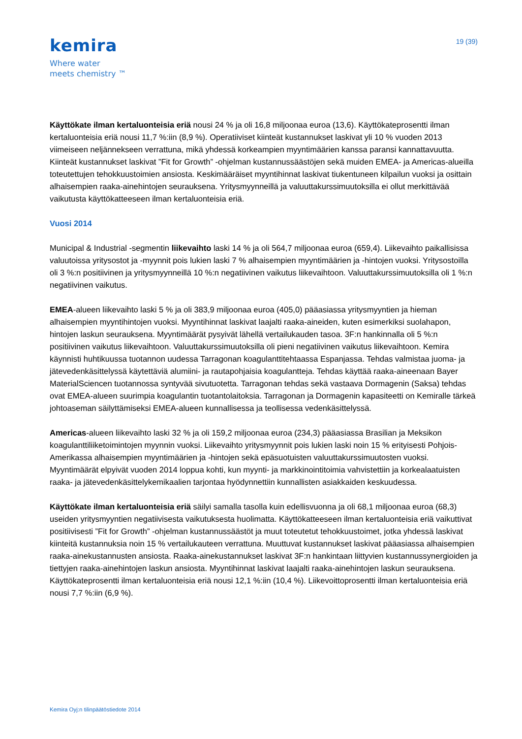kemira
Where water
meets chemistry ™
19 (39)
Käyttökate ilman kertaluonteisia eriä nousi 24 % ja oli 16,8 miljoonaa euroa (13,6). Käyttökateprosentti ilman kertaluonteisia eriä nousi 11,7 %:iin (8,9 %). Operatiiviset kiinteät kustannukset laskivat yli 10 % vuoden 2013 viimeiseen neljännekseen verrattuna, mikä yhdessä korkeampien myyntimäärien kanssa paransi kannattavuutta. Kiinteät kustannukset laskivat ”Fit for Growth” -ohjelman kustannussäästöjen sekä muiden EMEA- ja Americas-alueilla toteutettujen tehokkuustoimien ansiosta. Keskimääräiset myyntihinnat laskivat tiukentuneen kilpailun vuoksi ja osittain alhaisempien raaka-ainehintojen seurauksena. Yritysmyynneillä ja valuuttakurssimuutoksilla ei ollut merkittävää vaikutusta käyttökatteeseen ilman kertaluonteisia eriä.
Vuosi 2014
Municipal & Industrial -segmentin liikevaihto laski 14 % ja oli 564,7 miljoonaa euroa (659,4). Liikevaihto paikallisissa valuutoissa yritysostot ja -myynnit pois lukien laski 7 % alhaisempien myyntimäärien ja -hintojen vuoksi. Yritysostoilla oli 3 %:n positiivinen ja yritysmyynneillä 10 %:n negatiivinen vaikutus liikevaihtoon. Valuuttakurssimuutoksilla oli 1 %:n negatiivinen vaikutus.
EMEA-alueen liikevaihto laski 5 % ja oli 383,9 miljoonaa euroa (405,0) pääasiassa yritysmyyntien ja hieman alhaisempien myyntihintojen vuoksi. Myyntihinnat laskivat laajalti raaka-aineiden, kuten esimerkiksi suolahapon, hintojen laskun seurauksena. Myyntimäärät pysyivät lähellä vertailukauden tasoa. 3F:n hankinnalla oli 5 %:n positiivinen vaikutus liikevaihtoon. Valuuttakurssimuutoksilla oli pieni negatiivinen vaikutus liikevaihtoon. Kemira käynnisti huhtikuussa tuotannon uudessa Tarragonan koagulanttitehtaassa Espanjassa. Tehdas valmistaa juoma- ja jätevedenkäsittelyssä käytettäviä alumiini- ja rautapohjaisia koagulantteja. Tehdas käyttää raaka-aineenaan Bayer MaterialSciencen tuotannossa syntyvää sivutuotetta. Tarragonan tehdas sekä vastaava Dormagenin (Saksa) tehdas ovat EMEA-alueen suurimpia koagulantin tuotantolaitoksia. Tarragonan ja Dormagenin kapasiteetti on Kemiralle tärkeä johtoaseman säilyttämiseksi EMEA-alueen kunnallisessa ja teollisessa vedenkäsittelyssä.
Americas-alueen liikevaihto laski 32 % ja oli 159,2 miljoonaa euroa (234,3) pääasiassa Brasilian ja Meksikon koagulanttiliiketoimintojen myynnin vuoksi. Liikevaihto yritysmyynnit pois lukien laski noin 15 % erityisesti Pohjois-Amerikassa alhaisempien myyntimäärien ja -hintojen sekä epäsuotuisten valuuttakurssimuutosten vuoksi. Myyntimäärät elpyivät vuoden 2014 loppua kohti, kun myynti- ja markkinointitoimia vahvistettiin ja korkealaatuisten raaka- ja jätevedenkäsittelykemikaalien tarjontaa hyödynnettiin kunnallisten asiakkaiden keskuudessa.
Käyttökate ilman kertaluonteisia eriä säilyi samalla tasolla kuin edellisvuonna ja oli 68,1 miljoonaa euroa (68,3) useiden yritysmyyntien negatiivisesta vaikutuksesta huolimatta. Käyttökatteeseen ilman kertaluonteisia eriä vaikuttivat positiivisesti ”Fit for Growth” -ohjelman kustannussäästöt ja muut toteutetut tehokkuustoimet, jotka yhdessä laskivat kiinteitä kustannuksia noin 15 % vertailukauteen verrattuna. Muuttuvat kustannukset laskivat pääasiassa alhaisempien raaka-ainekustannusten ansiosta. Raaka-ainekustannukset laskivat 3F:n hankintaan liittyvien kustannussynergioiden ja tiettyjen raaka-ainehintojen laskun ansiosta. Myyntihinnat laskivat laajalti raaka-ainehintojen laskun seurauksena. Käyttökateprosentti ilman kertaluonteisia eriä nousi 12,1 %:iin (10,4 %). Liikevoittoprosentti ilman kertaluonteisia eriä nousi 7,7 %:iin (6,9 %).
Kemira Oyj:n tilinpäätöstiedote 2014